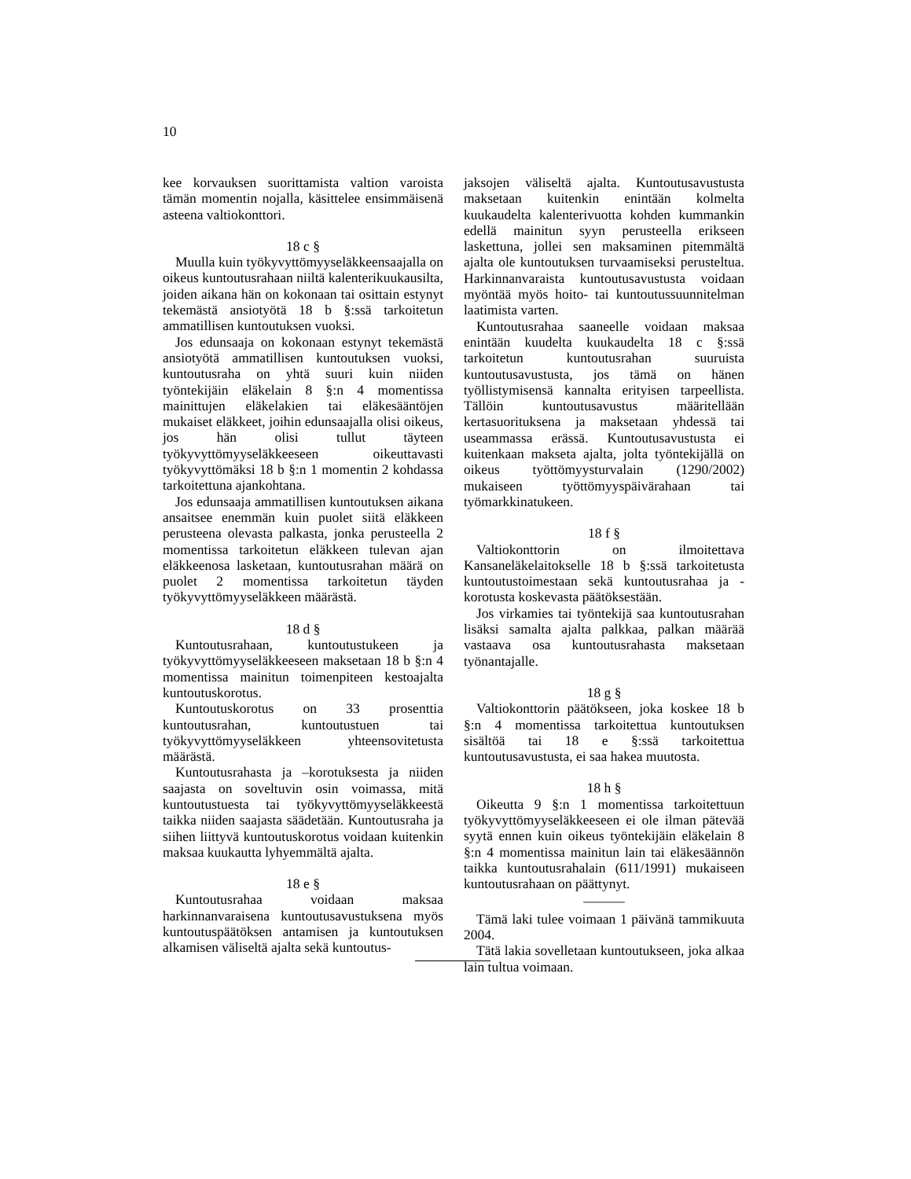10
kee korvauksen suorittamista valtion varoista tämän momentin nojalla, käsittelee ensimmäisenä asteena valtiokonttori.
18 c §
Muulla kuin työkyvyttömyyseläkkeensaajalla on oikeus kuntoutusrahaan niiltä kalenterikuukausilta, joiden aikana hän on kokonaan tai osittain estynyt tekemästä ansiotyötä 18 b §:ssä tarkoitetun ammatillisen kuntoutuksen vuoksi.
Jos edunsaaja on kokonaan estynyt tekemästä ansiotyötä ammatillisen kuntoutuksen vuoksi, kuntoutusraha on yhtä suuri kuin niiden työntekijäin eläkelain 8 §:n 4 momentissa mainittujen eläkelakien tai eläkesääntöjen mukaiset eläkkeet, joihin edunsaajalla olisi oikeus, jos hän olisi tullut täyteen työkyvyttömyyseläkkeeseen oikeuttavasti työkyvyttömäksi 18 b §:n 1 momentin 2 kohdassa tarkoitettuna ajankohtana.
Jos edunsaaja ammatillisen kuntoutuksen aikana ansaitsee enemmän kuin puolet siitä eläkkeen perusteena olevasta palkasta, jonka perusteella 2 momentissa tarkoitetun eläkkeen tulevan ajan eläkkeenosa lasketaan, kuntoutusrahan määrä on puolet 2 momentissa tarkoitetun täyden työkyvyttömyyseläkkeen määrästä.
18 d §
Kuntoutusrahaan, kuntoutustukeen ja työkyvyttömyyseläkkeeseen maksetaan 18 b §:n 4 momentissa mainitun toimenpiteen kestoajalta kuntoutuskorotus.
Kuntoutuskorotus on 33 prosenttia kuntoutusrahan, kuntoutustuen tai työkyvyttömyyseläkkeen yhteensovitetusta määrästä.
Kuntoutusrahasta ja –korotuksesta ja niiden saajasta on soveltuvin osin voimassa, mitä kuntoutustuesta tai työkyvyttömyyseläkkeestä taikka niiden saajasta säädetään. Kuntoutusraha ja siihen liittyvä kuntoutuskorotus voidaan kuitenkin maksaa kuukautta lyhyemmältä ajalta.
18 e §
Kuntoutusrahaa voidaan maksaa harkinnanvaraisena kuntoutusavustuksena myös kuntoutuspäätöksen antamisen ja kuntoutuksen alkamisen väliseltä ajalta sekä kuntoutus-
jaksojen väliseltä ajalta. Kuntoutusavustusta maksetaan kuitenkin enintään kolmelta kuukaudelta kalenterivuotta kohden kummankin edellä mainitun syyn perusteella erikseen laskettuna, jollei sen maksaminen pitemmältä ajalta ole kuntoutuksen turvaamiseksi perusteltua. Harkinnanvaraista kuntoutusavustusta voidaan myöntää myös hoito- tai kuntoutussuunnitelman laatimista varten.
Kuntoutusrahaa saaneelle voidaan maksaa enintään kuudelta kuukaudelta 18 c §:ssä tarkoitetun kuntoutusrahan suuruista kuntoutusavustusta, jos tämä on hänen työllistymisensä kannalta erityisen tarpeellista. Tällöin kuntoutusavustus määritellään kertasuorituksena ja maksetaan yhdessä tai useammassa erässä. Kuntoutusavustusta ei kuitenkaan makseta ajalta, jolta työntekijällä on oikeus työttömyysturvalain (1290/2002) mukaiseen työttömyyspäivärahaan tai työmarkkinatukeen.
18 f §
Valtiokonttorin on ilmoitettava Kansaneläkelaitokselle 18 b §:ssä tarkoitetusta kuntoutustoimestaan sekä kuntoutusrahaa ja -korotusta koskevasta päätöksestään.
Jos virkamies tai työntekijä saa kuntoutusrahan lisäksi samalta ajalta palkkaa, palkan määrää vastaava osa kuntoutusrahasta maksetaan työnantajalle.
18 g §
Valtiokonttorin päätökseen, joka koskee 18 b §:n 4 momentissa tarkoitettua kuntoutuksen sisältöä tai 18 e §:ssä tarkoitettua kuntoutusavustusta, ei saa hakea muutosta.
18 h §
Oikeutta 9 §:n 1 momentissa tarkoitettuun työkyvyttömyyseläkkeeseen ei ole ilman pätevää syytä ennen kuin oikeus työntekijäin eläkelain 8 §:n 4 momentissa mainitun lain tai eläkesäännön taikka kuntoutusrahalain (611/1991) mukaiseen kuntoutusrahaan on päättynyt.
———
Tämä laki tulee voimaan 1 päivänä tammikuuta 2004.
Tätä lakia sovelletaan kuntoutukseen, joka alkaa lain tultua voimaan.